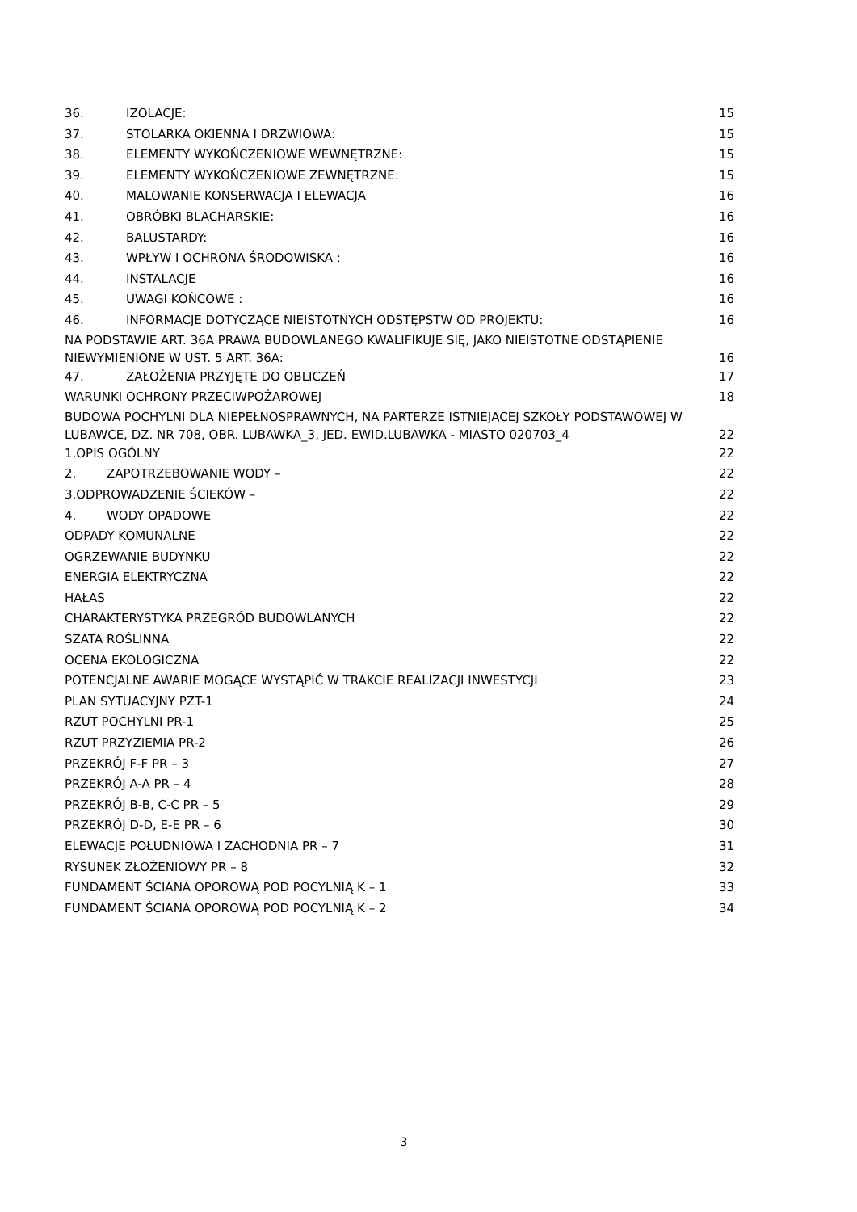36. IZOLACJE: 15
37. STOLARKA OKIENNA I DRZWIOWA: 15
38. ELEMENTY WYKOŃCZENIOWE WEWNĘTRZNE: 15
39. ELEMENTY WYKOŃCZENIOWE ZEWNĘTRZNE. 15
40. MALOWANIE KONSERWACJA I ELEWACJA 16
41. OBRÓBKI BLACHARSKIE: 16
42. BALUSTARDY: 16
43. WPŁYW I OCHRONA ŚRODOWISKA : 16
44. INSTALACJE 16
45. UWAGI KOŃCOWE : 16
46. INFORMACJE DOTYCZĄCE NIEISTOTNYCH ODSTĘPSTW OD PROJEKTU: 16
NA PODSTAWIE ART. 36A PRAWA BUDOWLANEGO KWALIFIKUJE SIĘ, JAKO NIEISTOTNE ODSTĄPIENIE
NIEWYMIENIONE W UST. 5 ART. 36A: 16
47. ZAŁOŻENIA PRZYJĘTE DO OBLICZEŃ 17
WARUNKI OCHRONY PRZECIWPOŻAROWEJ 18
BUDOWA POCHYLNI DLA NIEPEŁNOSPRAWNYCH, NA PARTERZE ISTNIEJĄCEJ SZKOŁY PODSTAWOWEJ W
LUBAWCE, DZ. NR 708, OBR. LUBAWKA_3, JED. EWID.LUBAWKA - MIASTO 020703_4 22
1.OPIS OGÓLNY 22
2. ZAPOTRZEBOWANIE WODY – 22
3.ODPROWADZENIE ŚCIEKÓW – 22
4. WODY OPADOWE 22
ODPADY KOMUNALNE 22
OGRZEWANIE BUDYNKU 22
ENERGIA ELEKTRYCZNA 22
HAŁAS 22
CHARAKTERYSTYKA PRZEGRÓD BUDOWLANYCH 22
SZATA ROŚLINNA 22
OCENA EKOLOGICZNA 22
POTENCJALNE AWARIE MOGĄCE WYSTĄPIĆ W TRAKCIE REALIZACJI INWESTYCJI 23
PLAN SYTUACYJNY PZT-1 24
RZUT POCHYLNI PR-1 25
RZUT PRZYZIEMIA PR-2 26
PRZEKRÓJ F-F PR – 3 27
PRZEKRÓJ A-A PR – 4 28
PRZEKRÓJ B-B, C-C PR – 5 29
PRZEKRÓJ D-D, E-E PR – 6 30
ELEWACJE POŁUDNIOWA I ZACHODNIA PR – 7 31
RYSUNEK ZŁOŻENIOWY PR – 8 32
FUNDAMENT ŚCIANA OPOROWĄ POD POCYLNIĄ K – 1 33
FUNDAMENT ŚCIANA OPOROWĄ POD POCYLNIĄ K – 2 34
3